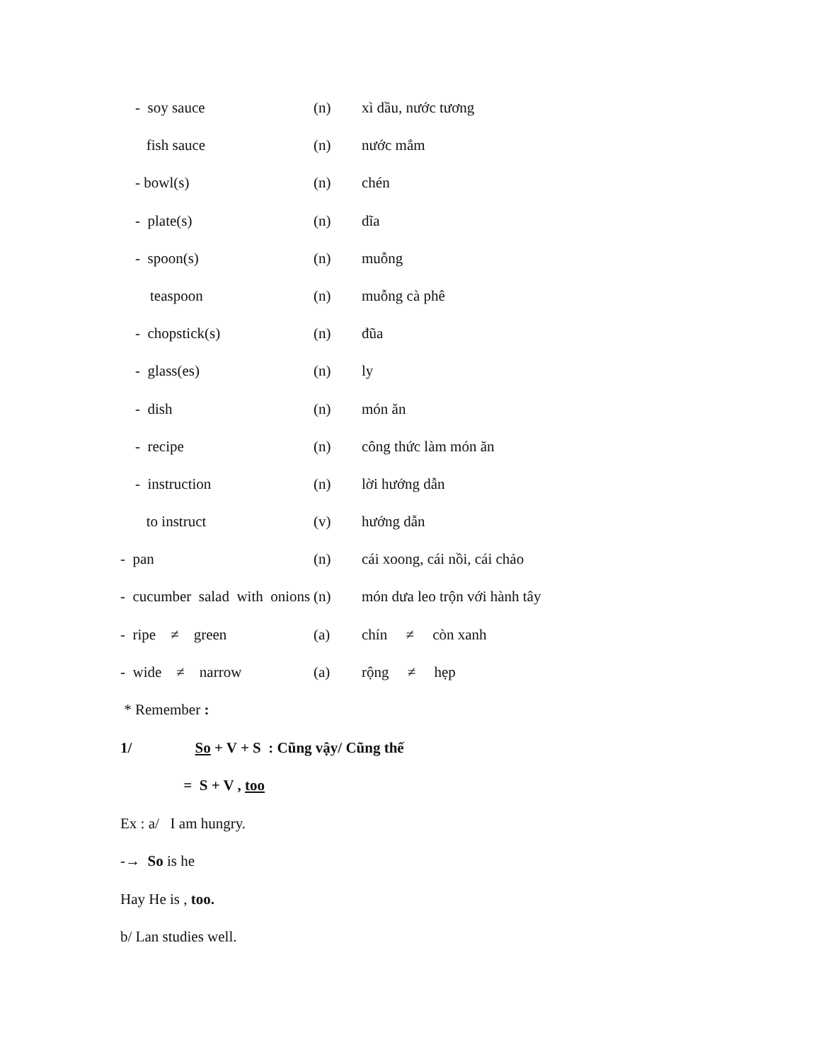- soy sauce
(n) xì dầu, nước tương
fish sauce
(n) nước mắm
- bowl(s)
(n) chén
- plate(s)
(n) dĩa
- spoon(s)
(n) muỗng
teaspoon
(n) muỗng cà phê
- chopstick(s)
(n) đũa
- glass(es)
(n) ly
- dish
(n) món ăn
- recipe
(n) công thức làm món ăn
- instruction
(n) lời hướng dẫn
to instruct
(v) hướng dẫn
- pan
(n) cái xoong, cái nồi, cái chảo
- cucumber salad with onions
(n) món dưa leo trộn với hành tây
- ripe ≠ green
(a) chín ≠ còn xanh
- wide ≠ narrow
(a) rộng ≠ hẹp
* Remember :
1/ So + V + S : Cũng vậy/ Cũng thế
= S + V , too
Ex : a/ I am hungry.
-→ So is he
Hay He is , too.
b/ Lan studies well.